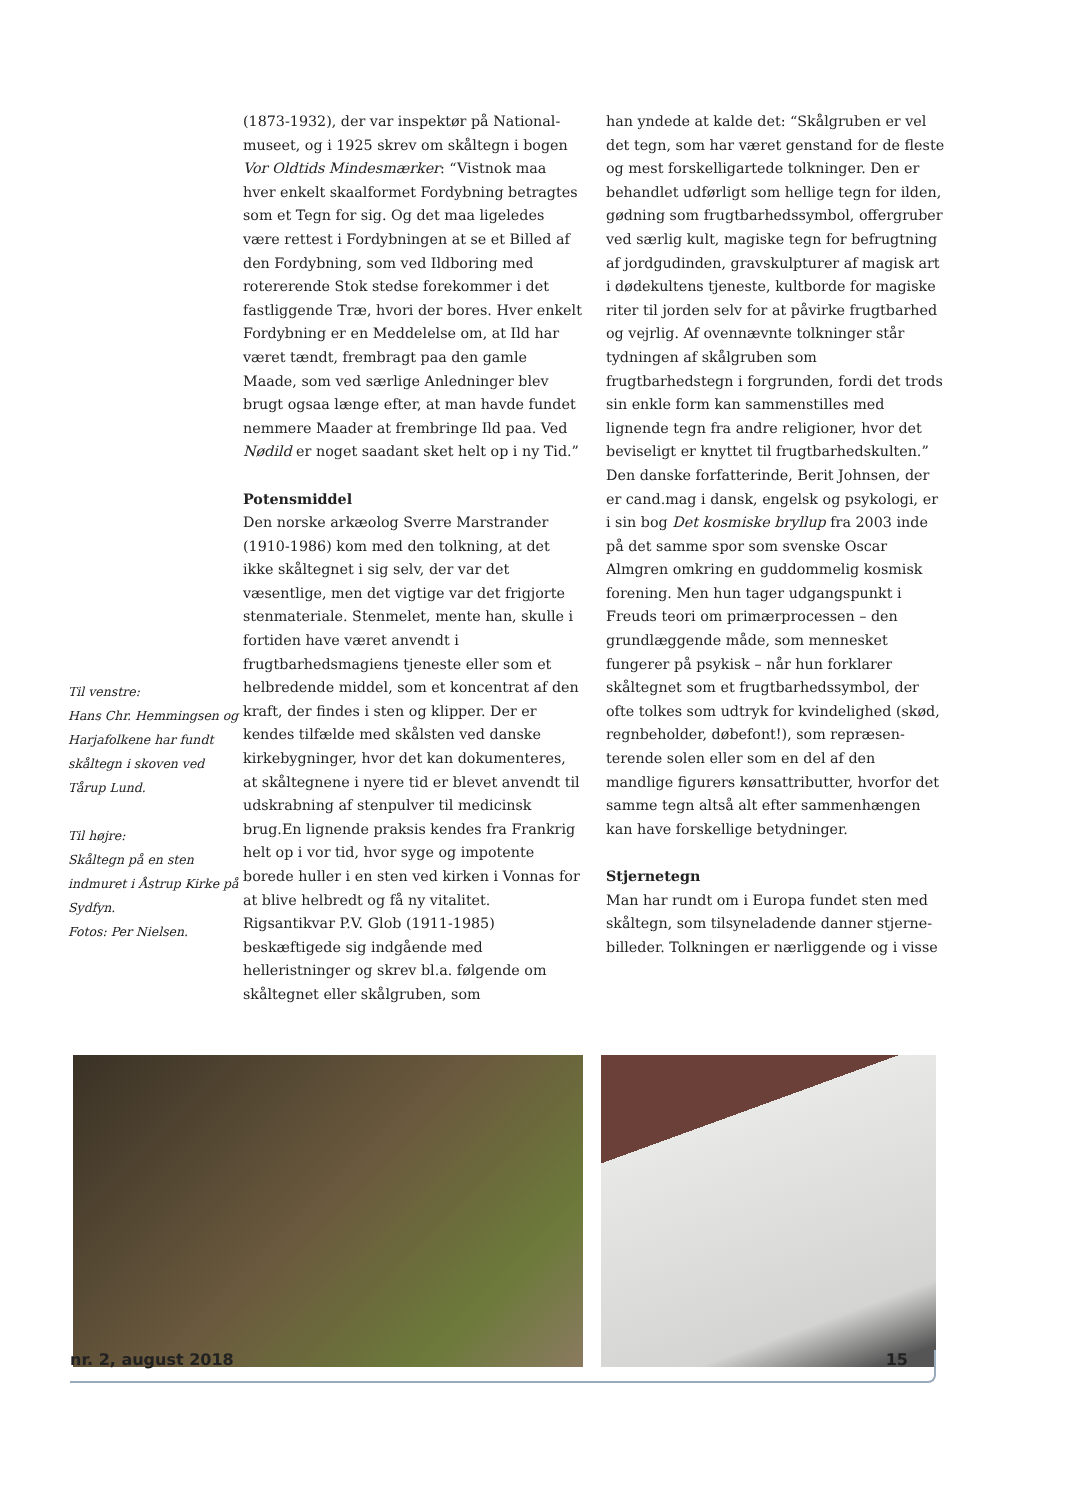Til venstre:
Hans Chr. Hemmingsen og Harjafolkene har fundt skåltegn i skoven ved Tårup Lund.
Til højre:
Skåltegn på en sten indmuret i Åstrup Kirke på Sydfyn.
Fotos: Per Nielsen.
(1873-1932), der var inspektør på National­museet, og i 1925 skrev om skåltegn i bogen Vor Oldtids Mindesmærker: “Vistnok maa hver enkelt skaalformet Fordybning betragtes som et Tegn for sig. Og det maa ligeledes være rettest i Fordybningen at se et Billed af den Fordybning, som ved Ildboring med rotererende Stok stedse forekommer i det fastliggende Træ, hvori der bores. Hver enkelt Fordybning er en Meddelelse om, at Ild har været tændt, frembragt paa den gamle Maade, som ved særlige Anledninger blev brugt ogsaa længe efter, at man havde fundet nemmere Maader at frembringe Ild paa. Ved Nødild er noget saadant sket helt op i ny Tid.”
Potensmiddel
Den norske arkæolog Sverre Marstrander (1910-1986) kom med den tolkning, at det ikke skåltegnet i sig selv, der var det væsentlige, men det vigtige var det frigjorte stenmateriale. Stenmelet, mente han, skulle i fortiden have været anvendt i frugtbarhedsmagiens tjeneste eller som et helbredende middel, som et koncen­trat af den kraft, der findes i sten og klipper. Der er kendes tilfælde med skålsten ved danske kirkebygninger, hvor det kan dokumenteres, at skåltegnene i nyere tid er blevet anvendt til udskrabning af stenpulver til medicinsk brug.En lignende praksis kendes fra Frankrig helt op i vor tid, hvor syge og impotente borede huller i en sten ved kirken i Vonnas for at blive helbredt og få ny vitalitet.
Rigsantikvar P.V. Glob (1911-1985) beskæftigede sig indgående med helleristninger og skrev bl.a. følgende om skåltegnet eller skålgruben, som
han yndede at kalde det: “Skålgruben er vel det tegn, som har været genstand for de fleste og mest forskelligartede tolkninger. Den er behandlet udførligt som hellige tegn for ilden, gødning som frugtbarhedssymbol, offergruber ved særlig kult, magiske tegn for befrugtning af jord­gudinden, gravskulpturer af magisk art i døde­kultens tjeneste, kultborde for magiske riter til jorden selv for at påvirke frugtbarhed og vejrlig. Af ovennævnte tolkninger står tydningen af skålgruben som frugtbarhedstegn i forgrunden, fordi det trods sin enkle form kan sammen­stilles med lignende tegn fra andre religioner, hvor det beviseligt er knyttet til frugtbarheds­kulten.”
Den danske forfatterinde, Berit Johnsen, der er cand.mag i dansk, engelsk og psykologi, er i sin bog Det kosmiske bryllup fra 2003 inde på det samme spor som svenske Oscar Almgren omkring en guddommelig kosmisk forening. Men hun tager udgangspunkt i Freuds teori om primærprocessen – den grundlæggende måde, som mennesket fungerer på psykisk – når hun forklarer skåltegnet som et frugtbarhedssymbol, der ofte tolkes som udtryk for kvindelighed (skød, regnbeholder, døbefont!), som repræsen­terende solen eller som en del af den mandlige figurers kønsattributter, hvorfor det samme tegn altså alt efter sammenhængen kan have forskellige betydninger.
Stjernetegn
Man har rundt om i Europa fundet sten med skåltegn, som tilsyneladende danner stjerne­billeder. Tolkningen er nærliggende og i visse
nr. 2, august 2018 15